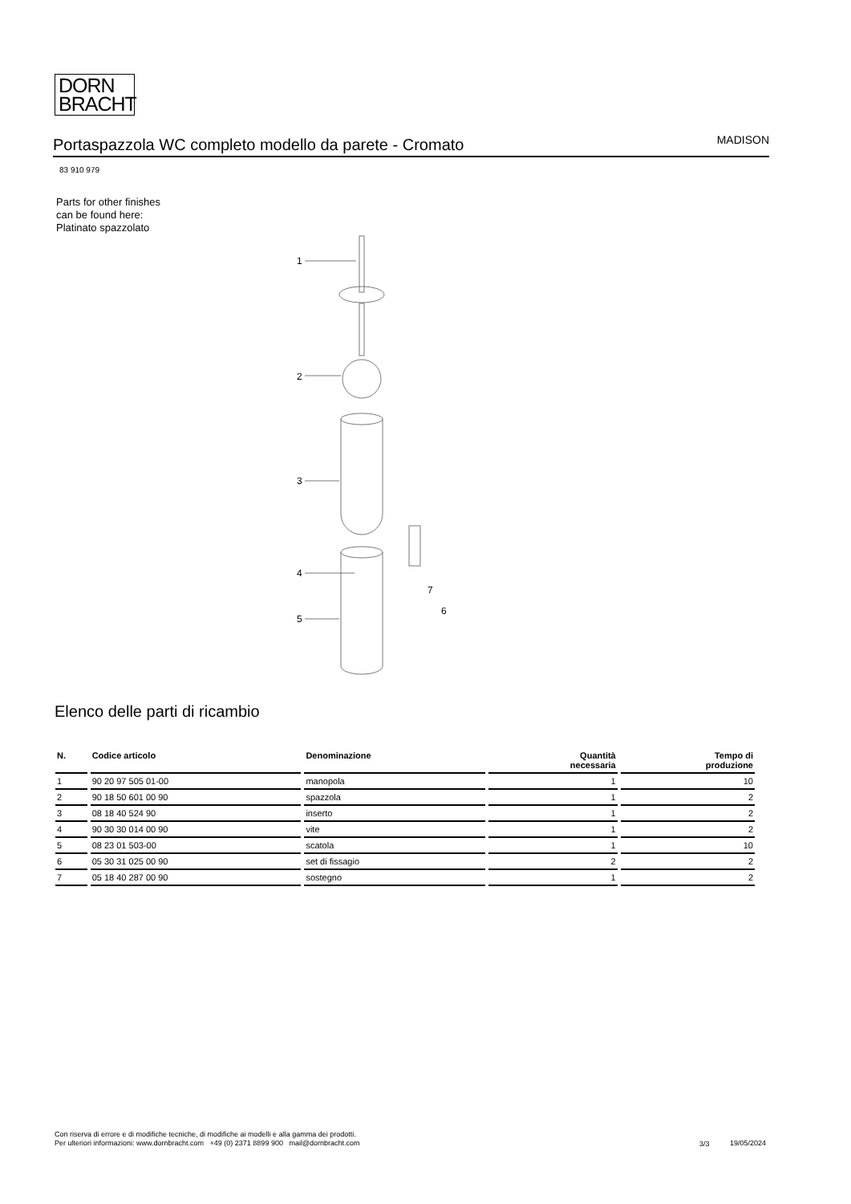DORN
BRACHT
Portaspazzola WC completo modello da parete - Cromato
MADISON
83 910 979
Parts for other finishes can be found here: Platinato spazzolato
1
2
3
4
5
6
7
Elenco delle parti di ricambio
| N. | Codice articolo | Denominazione | Quantità necessaria | Tempo di produzione |
| --- | --- | --- | --- | --- |
| 1 | 90 20 97 505 01-00 | manopola | 1 | 10 |
| 2 | 90 18 50 601 00 90 | spazzola | 1 | 2 |
| 3 | 08 18 40 524 90 | inserto | 1 | 2 |
| 4 | 90 30 30 014 00 90 | vite | 1 | 2 |
| 5 | 08 23 01 503-00 | scatola | 1 | 10 |
| 6 | 05 30 31 025 00 90 | set di fissagio | 2 | 2 |
| 7 | 05 18 40 287 00 90 | sostegno | 1 | 2 |
Con riserva di errore e di modifiche tecniche, di modifiche ai modelli e alla gamma dei prodotti.
Per ulteriori informazioni: www.dornbracht.com +49 (0) 2371 8899 900 mail@dornbracht.com
3/3 19/05/2024